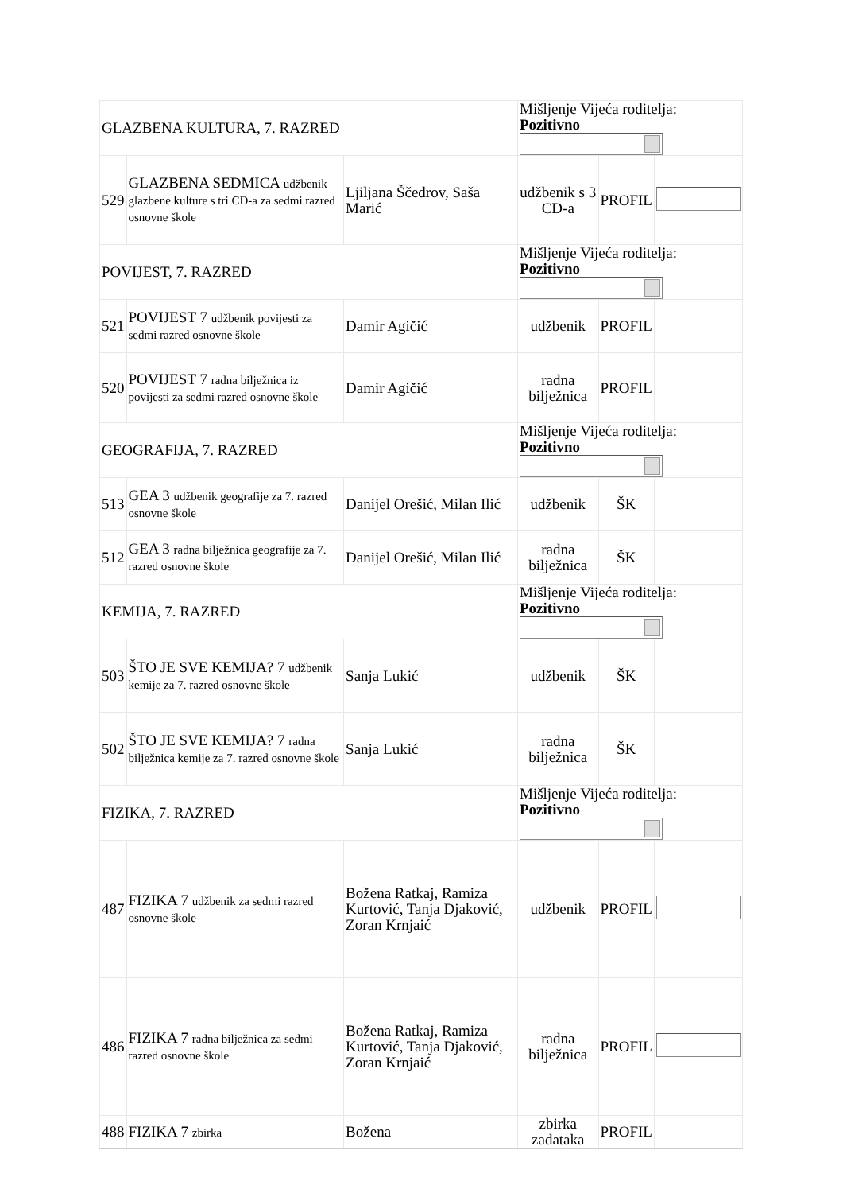| GLAZBENA KULTURA, 7. RAZRED | | | Mišljenje Vijeća roditelja: Pozitivno | | |
| 529 | GLAZBENA SEDMICA udžbenik glazbene kulture s tri CD-a za sedmi razred osnovne škole | Ljiljana Ščedrov, Saša Marić | udžbenik s 3 CD-a | PROFIL | |
| POVIJEST, 7. RAZRED | | | Mišljenje Vijeća roditelja: Pozitivno | | |
| 521 | POVIJEST 7 udžbenik povijesti za sedmi razred osnovne škole | Damir Agičić | udžbenik | PROFIL | |
| 520 | POVIJEST 7 radna bilježnica iz povijesti za sedmi razred osnovne škole | Damir Agičić | radna bilježnica | PROFIL | |
| GEOGRAFIJA, 7. RAZRED | | | Mišljenje Vijeća roditelja: Pozitivno | | |
| 513 | GEA 3 udžbenik geografije za 7. razred osnovne škole | Danijel Orešić, Milan Ilić | udžbenik | ŠK | |
| 512 | GEA 3 radna bilježnica geografije za 7. razred osnovne škole | Danijel Orešić, Milan Ilić | radna bilježnica | ŠK | |
| KEMIJA, 7. RAZRED | | | Mišljenje Vijeća roditelja: Pozitivno | | |
| 503 | ŠTO JE SVE KEMIJA? 7 udžbenik kemije za 7. razred osnovne škole | Sanja Lukić | udžbenik | ŠK | |
| 502 | ŠTO JE SVE KEMIJA? 7 radna bilježnica kemije za 7. razred osnovne škole | Sanja Lukić | radna bilježnica | ŠK | |
| FIZIKA, 7. RAZRED | | | Mišljenje Vijeća roditelja: Pozitivno | | |
| 487 | FIZIKA 7 udžbenik za sedmi razred osnovne škole | Božena Ratkaj, Ramiza Kurtović, Tanja Djaković, Zoran Krnjaić | udžbenik | PROFIL | |
| 486 | FIZIKA 7 radna bilježnica za sedmi razred osnovne škole | Božena Ratkaj, Ramiza Kurtović, Tanja Djaković, Zoran Krnjaić | radna bilježnica | PROFIL | |
| 488 | FIZIKA 7 zbirka | Božena | zbirka zadataka | PROFIL | |